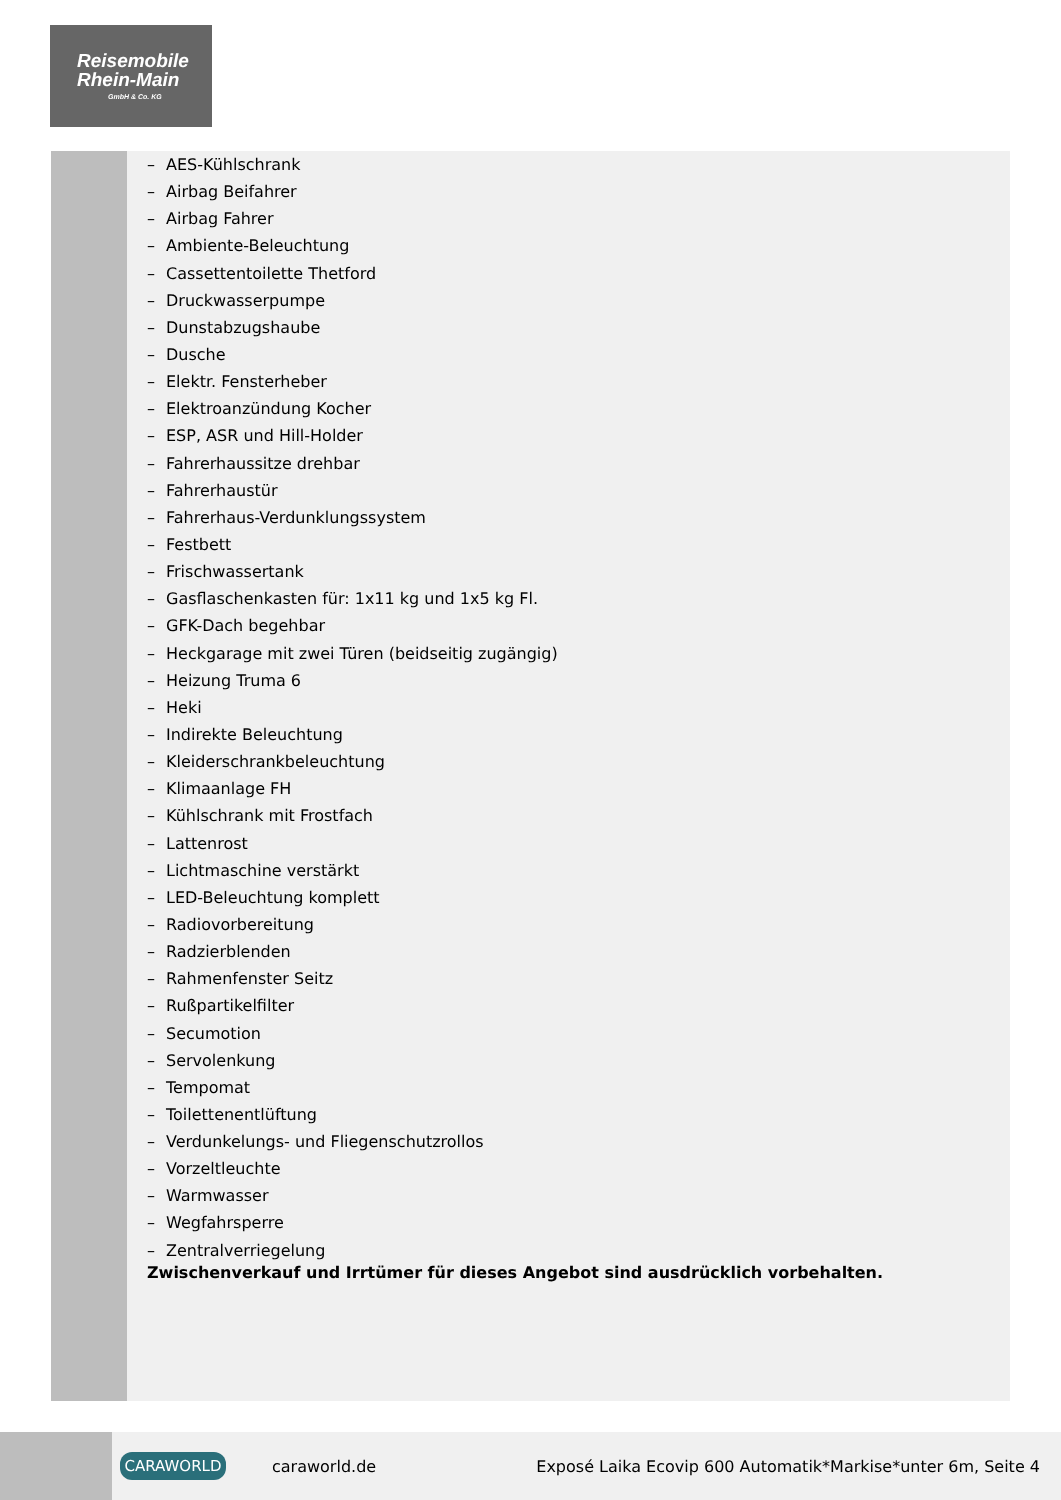Reisemobile
Rhein-Main
GmbH & Co. KG
– AES-Kühlschrank
– Airbag Beifahrer
– Airbag Fahrer
– Ambiente-Beleuchtung
– Cassettentoilette Thetford
– Druckwasserpumpe
– Dunstabzugshaube
– Dusche
– Elektr. Fensterheber
– Elektroanzündung Kocher
– ESP, ASR und Hill-Holder
– Fahrerhaussitze drehbar
– Fahrerhaustür
– Fahrerhaus-Verdunklungssystem
– Festbett
– Frischwassertank
– Gasflaschenkasten für: 1x11 kg und 1x5 kg Fl.
– GFK-Dach begehbar
– Heckgarage mit zwei Türen (beidseitig zugängig)
– Heizung Truma 6
– Heki
– Indirekte Beleuchtung
– Kleiderschrankbeleuchtung
– Klimaanlage FH
– Kühlschrank mit Frostfach
– Lattenrost
– Lichtmaschine verstärkt
– LED-Beleuchtung komplett
– Radiovorbereitung
– Radzierblenden
– Rahmenfenster Seitz
– Rußpartikelfilter
– Secumotion
– Servolenkung
– Tempomat
– Toilettenentlüftung
– Verdunkelungs- und Fliegenschutzrollos
– Vorzeltleuchte
– Warmwasser
– Wegfahrsperre
– Zentralverriegelung
Zwischenverkauf und Irrtümer für dieses Angebot sind ausdrücklich vorbehalten.
CARAWORLD
caraworld.de
Exposé Laika Ecovip 600 Automatik*Markise*unter 6m, Seite 4